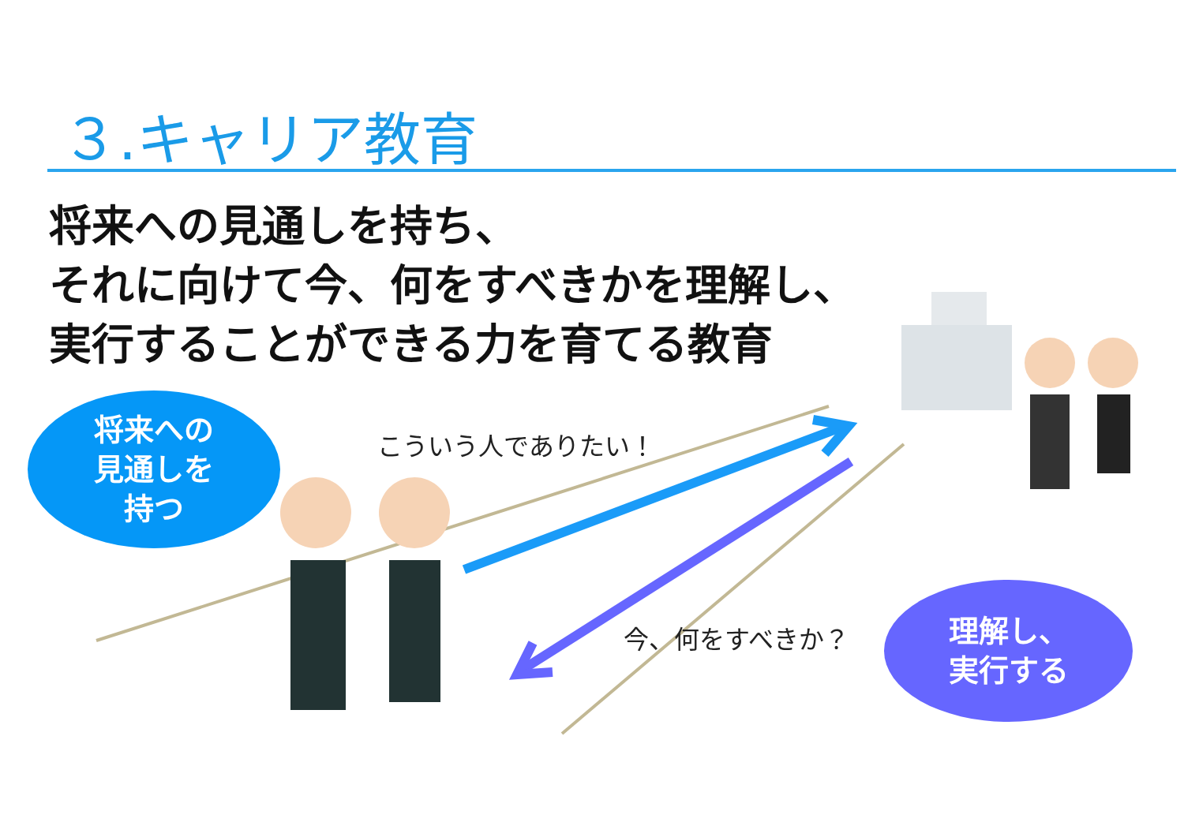３.キャリア教育
将来への見通しを持ち、
それに向けて今、何をすべきかを理解し、
実行することができる力を育てる教育
将来への
見通しを
持つ
こういう人でありたい！
今、何をすべきか？
理解し、
実行する